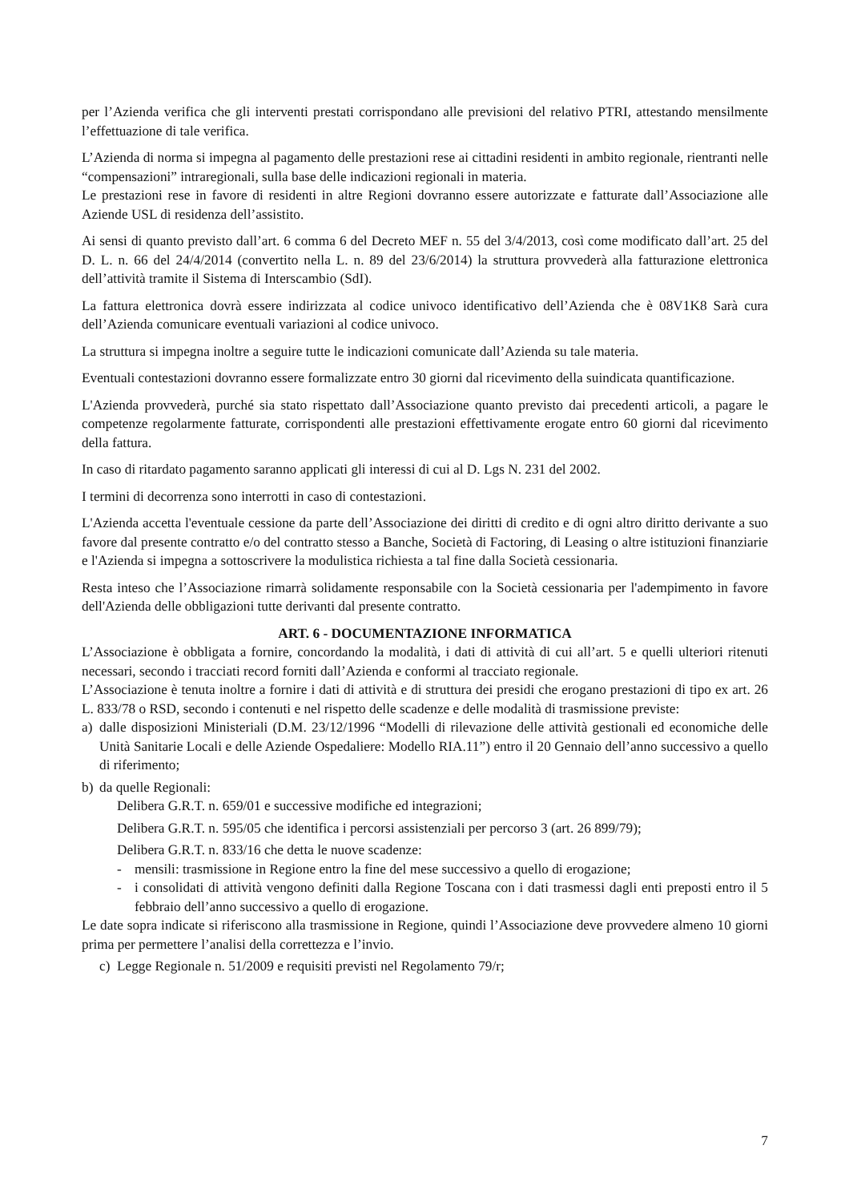per l’Azienda verifica che gli interventi prestati corrispondano alle previsioni del relativo PTRI, attestando mensilmente l’effettuazione di tale verifica.
L’Azienda di norma si impegna al pagamento delle prestazioni rese ai cittadini residenti in ambito regionale, rientranti nelle “compensazioni” intraregionali, sulla base delle indicazioni regionali in materia.
Le prestazioni rese in favore di residenti in altre Regioni dovranno essere autorizzate e fatturate dall’Associazione alle Aziende USL di residenza dell’assistito.
Ai sensi di quanto previsto dall’art. 6 comma 6 del Decreto MEF n. 55 del 3/4/2013, così come modificato dall’art. 25 del D. L. n. 66 del 24/4/2014 (convertito nella L. n. 89 del 23/6/2014) la struttura provvederà alla fatturazione elettronica dell’attività tramite il Sistema di Interscambio (SdI).
La fattura elettronica dovrà essere indirizzata al codice univoco identificativo dell’Azienda che è 08V1K8 Sarà cura dell’Azienda comunicare eventuali variazioni al codice univoco.
La struttura si impegna inoltre a seguire tutte le indicazioni comunicate dall’Azienda su tale materia.
Eventuali contestazioni dovranno essere formalizzate entro 30 giorni dal ricevimento della suindicata quantificazione.
L'Azienda provvederà, purché sia stato rispettato dall’Associazione quanto previsto dai precedenti articoli, a pagare le competenze regolarmente fatturate, corrispondenti alle prestazioni effettivamente erogate entro 60 giorni dal ricevimento della fattura.
In caso di ritardato pagamento saranno applicati gli interessi di cui al D. Lgs N. 231 del 2002.
I termini di decorrenza sono interrotti in caso di contestazioni.
L'Azienda accetta l'eventuale cessione da parte dell’Associazione dei diritti di credito e di ogni altro diritto derivante a suo favore dal presente contratto e/o del contratto stesso a Banche, Società di Factoring, di Leasing o altre istituzioni finanziarie e l'Azienda si impegna a sottoscrivere la modulistica richiesta a tal fine dalla Società cessionaria.
Resta inteso che l’Associazione rimarrà solidamente responsabile con la Società cessionaria per l'adempimento in favore dell'Azienda delle obbligazioni tutte derivanti dal presente contratto.
ART. 6 - DOCUMENTAZIONE INFORMATICA
L’Associazione è obbligata a fornire, concordando la modalità, i dati di attività di cui all’art. 5 e quelli ulteriori ritenuti necessari, secondo i tracciati record forniti dall’Azienda e conformi al tracciato regionale.
L’Associazione è tenuta inoltre a fornire i dati di attività e di struttura dei presidi che erogano prestazioni di tipo ex art. 26 L. 833/78 o RSD, secondo i contenuti e nel rispetto delle scadenze e delle modalità di trasmissione previste:
a) dalle disposizioni Ministeriali (D.M. 23/12/1996 “Modelli di rilevazione delle attività gestionali ed economiche delle Unità Sanitarie Locali e delle Aziende Ospedaliere: Modello RIA.11”) entro il 20 Gennaio dell’anno successivo a quello di riferimento;
b) da quelle Regionali:
Delibera G.R.T. n. 659/01 e successive modifiche ed integrazioni;
Delibera G.R.T. n. 595/05 che identifica i percorsi assistenziali per percorso 3 (art. 26 899/79);
Delibera G.R.T. n. 833/16 che detta le nuove scadenze:
- mensili: trasmissione in Regione entro la fine del mese successivo a quello di erogazione;
- i consolidati di attività vengono definiti dalla Regione Toscana con i dati trasmessi dagli enti preposti entro il 5 febbraio dell’anno successivo a quello di erogazione.
Le date sopra indicate si riferiscono alla trasmissione in Regione, quindi l’Associazione deve provvedere almeno 10 giorni prima per permettere l’analisi della correttezza e l’invio.
c) Legge Regionale n. 51/2009 e requisiti previsti nel Regolamento 79/r;
7